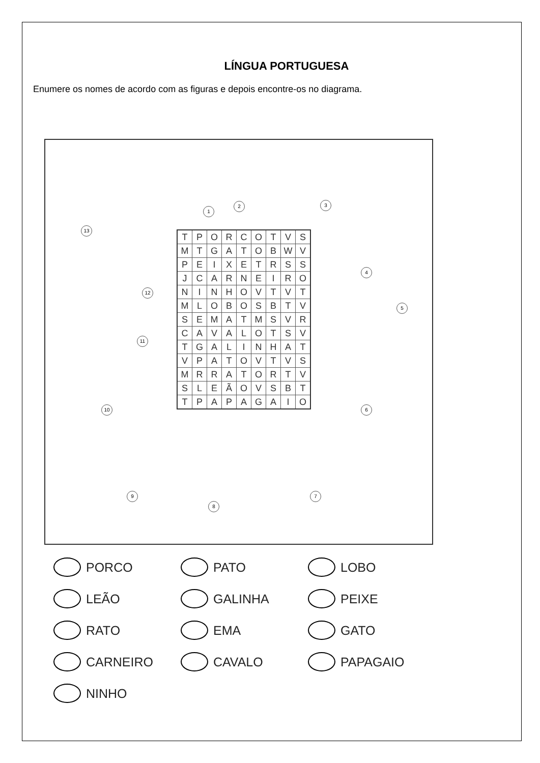LÍNGUA PORTUGUESA
Enumere os nomes de acordo com as figuras e depois encontre-os no diagrama.
1
2 3
4
5
6
7
8
9
10
11
12
13
| T | P | O | R | C | O | T | V | S |
| M | T | G | A | T | O | B | W | V |
| P | E | I | X | E | T | R | S | S |
| J | C | A | R | N | E | I | R | O |
| N | I | N | H | O | V | T | V | T |
| M | L | O | B | O | S | B | T | V |
| S | E | M | A | T | M | S | V | R |
| C | A | V | A | L | O | T | S | V |
| T | G | A | L | I | N | H | A | T |
| V | P | A | T | O | V | T | V | S |
| M | R | R | A | T | O | R | T | V |
| S | L | E | Ã | O | V | S | B | T |
| T | P | A | P | A | G | A | I | O |
PORCO
PATO
LOBO
LEÃO
GALINHA
PEIXE
RATO
EMA
GATO
CARNEIRO
CAVALO
PAPAGAIO
NINHO